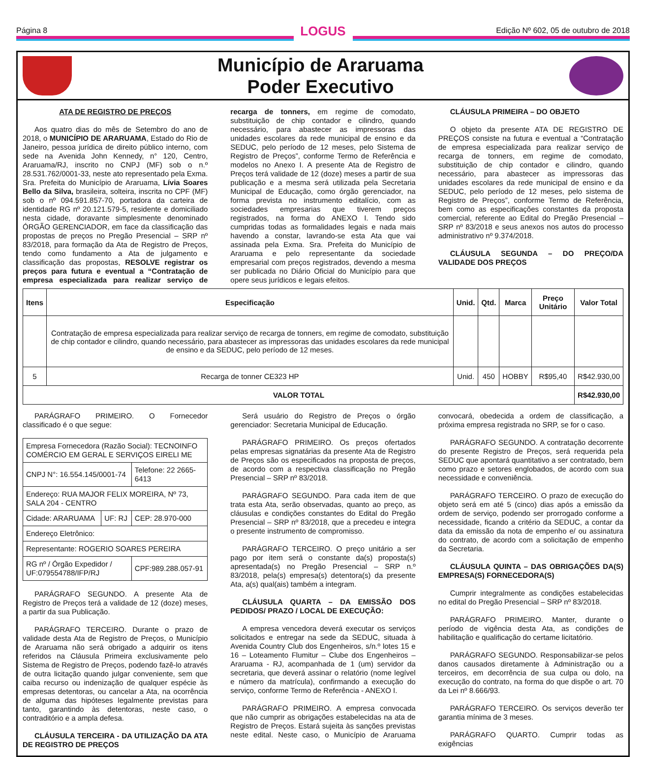Página 8
LOGUS
Edição Nº 602, 05 de outubro de 2018
Município de Araruama
Poder Executivo
ATA DE REGISTRO DE PREÇOS
Aos quatro dias do mês de Setembro do ano de 2018, o MUNICÍPIO DE ARARUAMA, Estado do Rio de Janeiro, pessoa jurídica de direito público interno, com sede na Avenida John Kennedy, n° 120, Centro, Araruama/RJ, inscrito no CNPJ (MF) sob o n.º 28.531.762/0001-33, neste ato representado pela Exma. Sra. Prefeita do Município de Araruama, Lívia Soares Bello da Silva, brasileira, solteira, inscrita no CPF (MF) sob o nº 094.591.857-70, portadora da carteira de identidade RG nº 20.121.579-5, residente e domiciliado nesta cidade, doravante simplesmente denominado ÓRGÃO GERENCIADOR, em face da classificação das propostas de preços no Pregão Presencial – SRP nº 83/2018, para formação da Ata de Registro de Preços, tendo como fundamento a Ata de julgamento e classificação das propostas, RESOLVE registrar os preços para futura e eventual a “Contratação de empresa especializada para realizar serviço de recarga de tonners, em regime de comodato, substituição de chip contador e cilindro, quando necessário, para abastecer as impressoras das unidades escolares da rede municipal de ensino e da SEDUC, pelo período de 12 meses, pelo Sistema de Registro de Preços”, conforme Termo de Referência e modelos no Anexo I. A presente Ata de Registro de Preços terá validade de 12 (doze) meses a partir de sua publicação e a mesma será utilizada pela Secretaria Municipal de Educação, como órgão gerenciador, na forma prevista no instrumento editalício, com as sociedades empresarias que tiverem preços registrados, na forma do ANEXO I. Tendo sido cumpridas todas as formalidades legais e nada mais havendo a constar, lavrando-se esta Ata que vai assinada pela Exma. Sra. Prefeita do Município de Araruama e pelo representante da sociedade empresarial com preços registrados, devendo a mesma ser publicada no Diário Oficial do Município para que opere seus jurídicos e legais efeitos.
CLÁUSULA PRIMEIRA – DO OBJETO
O objeto da presente ATA DE REGISTRO DE PREÇOS consiste na futura e eventual a “Contratação de empresa especializada para realizar serviço de recarga de tonners, em regime de comodato, substituição de chip contador e cilindro, quando necessário, para abastecer as impressoras das unidades escolares da rede municipal de ensino e da SEDUC, pelo período de 12 meses, pelo sistema de Registro de Preços”, conforme Termo de Referência, bem como as especificações constantes da proposta comercial, referente ao Edital do Pregão Presencial – SRP nº 83/2018 e seus anexos nos autos do processo administrativo nº 9.374/2018.
CLÁUSULA SEGUNDA – DO PREÇO/DA VALIDADE DOS PREÇOS
| Itens | Especificação | Unid. | Qtd. | Marca | Preço Unitário | Valor Total |
| --- | --- | --- | --- | --- | --- | --- |
| | Contratação de empresa especializada para realizar serviço de recarga de tonners, em regime de comodato, substituição de chip contador e cilindro, quando necessário, para abastecer as impressoras das unidades escolares da rede municipal de ensino e da SEDUC, pelo período de 12 meses. | | | | | |
| 5 | Recarga de tonner CE323 HP | Unid. | 450 | HOBBY | R$95,40 | R$42.930,00 |
| VALOR TOTAL | | | | | | R$42.930,00 |
PARÁGRAFO PRIMEIRO. O Fornecedor classificado é o que segue:
| Empresa Fornecedora (Razão Social): TECNOINFO COMÉRCIO EM GERAL E SERVIÇOS EIRELI ME | | |
| CNPJ N°: 16.554.145/0001-74 | | Telefone: 22 2665-6413 |
| Endereço: RUA MAJOR FELIX MOREIRA, Nº 73, SALA 204 - CENTRO | | |
| Cidade: ARARUAMA | UF: RJ | CEP: 28.970-000 |
| Endereço Eletrônico: | | |
| Representante: ROGERIO SOARES PEREIRA | | |
| RG nº / Órgão Expedidor / UF:079554788/IFP/RJ | | CPF:989.288.057-91 |
PARÁGRAFO SEGUNDO. A presente Ata de Registro de Preços terá a validade de 12 (doze) meses, a partir da sua Publicação.
PARÁGRAFO TERCEIRO. Durante o prazo de validade desta Ata de Registro de Preços, o Município de Araruama não será obrigado a adquirir os itens referidos na Cláusula Primeira exclusivamente pelo Sistema de Registro de Preços, podendo fazê-lo através de outra licitação quando julgar conveniente, sem que caiba recurso ou indenização de qualquer espécie às empresas detentoras, ou cancelar a Ata, na ocorrência de alguma das hipóteses legalmente previstas para tanto, garantindo às detentoras, neste caso, o contraditório e a ampla defesa.
CLÁUSULA TERCEIRA - DA UTILIZAÇÃO DA ATA DE REGISTRO DE PREÇOS
Será usuário do Registro de Preços o órgão gerenciador: Secretaria Municipal de Educação.
PARÁGRAFO PRIMEIRO. Os preços ofertados pelas empresas signatárias da presente Ata de Registro de Preços são os especificados na proposta de preços, de acordo com a respectiva classificação no Pregão Presencial – SRP nº 83/2018.
PARÁGRAFO SEGUNDO. Para cada item de que trata esta Ata, serão observadas, quanto ao preço, as cláusulas e condições constantes do Edital do Pregão Presencial – SRP nº 83/2018, que a precedeu e integra o presente instrumento de compromisso.
PARÁGRAFO TERCEIRO. O preço unitário a ser pago por item será o constante da(s) proposta(s) apresentada(s) no Pregão Presencial – SRP n.º 83/2018, pela(s) empresa(s) detentora(s) da presente Ata, a(s) qual(ais) também a integram.
CLÁUSULA QUARTA – DA EMISSÃO DOS PEDIDOS/ PRAZO / LOCAL DE EXECUÇÃO:
A empresa vencedora deverá executar os serviços solicitados e entregar na sede da SEDUC, situada à Avenida Country Club dos Engenheiros, s/n.º lotes 15 e 16 – Loteamento Flumitur – Clube dos Engenheiros – Araruama - RJ, acompanhada de 1 (um) servidor da secretaria, que deverá assinar o relatório (nome legível e número da matrícula), confirmando a execução do serviço, conforme Termo de Referência - ANEXO I.
PARÁGRAFO PRIMEIRO. A empresa convocada que não cumprir as obrigações estabelecidas na ata de Registro de Preços. Estará sujeita às sanções previstas neste edital. Neste caso, o Município de Araruama convocará, obedecida a ordem de classificação, a próxima empresa registrada no SRP, se for o caso.
PARÁGRAFO SEGUNDO. A contratação decorrente do presente Registro de Preços, será requerida pela SEDUC que apontará quantitativo a ser contratado, bem como prazo e setores englobados, de acordo com sua necessidade e conveniência.
PARÁGRAFO TERCEIRO. O prazo de execução do objeto será em até 5 (cinco) dias após a emissão da ordem de serviço, podendo ser prorrogado conforme a necessidade, ficando a critério da SEDUC, a contar da data da emissão da nota de empenho e/ ou assinatura do contrato, de acordo com a solicitação de empenho da Secretaria.
CLÁUSULA QUINTA – DAS OBRIGAÇÕES DA(S) EMPRESA(S) FORNECEDORA(S)
Cumprir integralmente as condições estabelecidas no edital do Pregão Presencial – SRP nº 83/2018.
PARÁGRAFO PRIMEIRO. Manter, durante o período de vigência desta Ata, as condições de habilitação e qualificação do certame licitatório.
PARÁGRAFO SEGUNDO. Responsabilizar-se pelos danos causados diretamente à Administração ou a terceiros, em decorrência de sua culpa ou dolo, na execução do contrato, na forma do que dispõe o art. 70 da Lei nº 8.666/93.
PARÁGRAFO TERCEIRO. Os serviços deverão ter garantia mínima de 3 meses.
PARÁGRAFO QUARTO. Cumprir todas as exigências